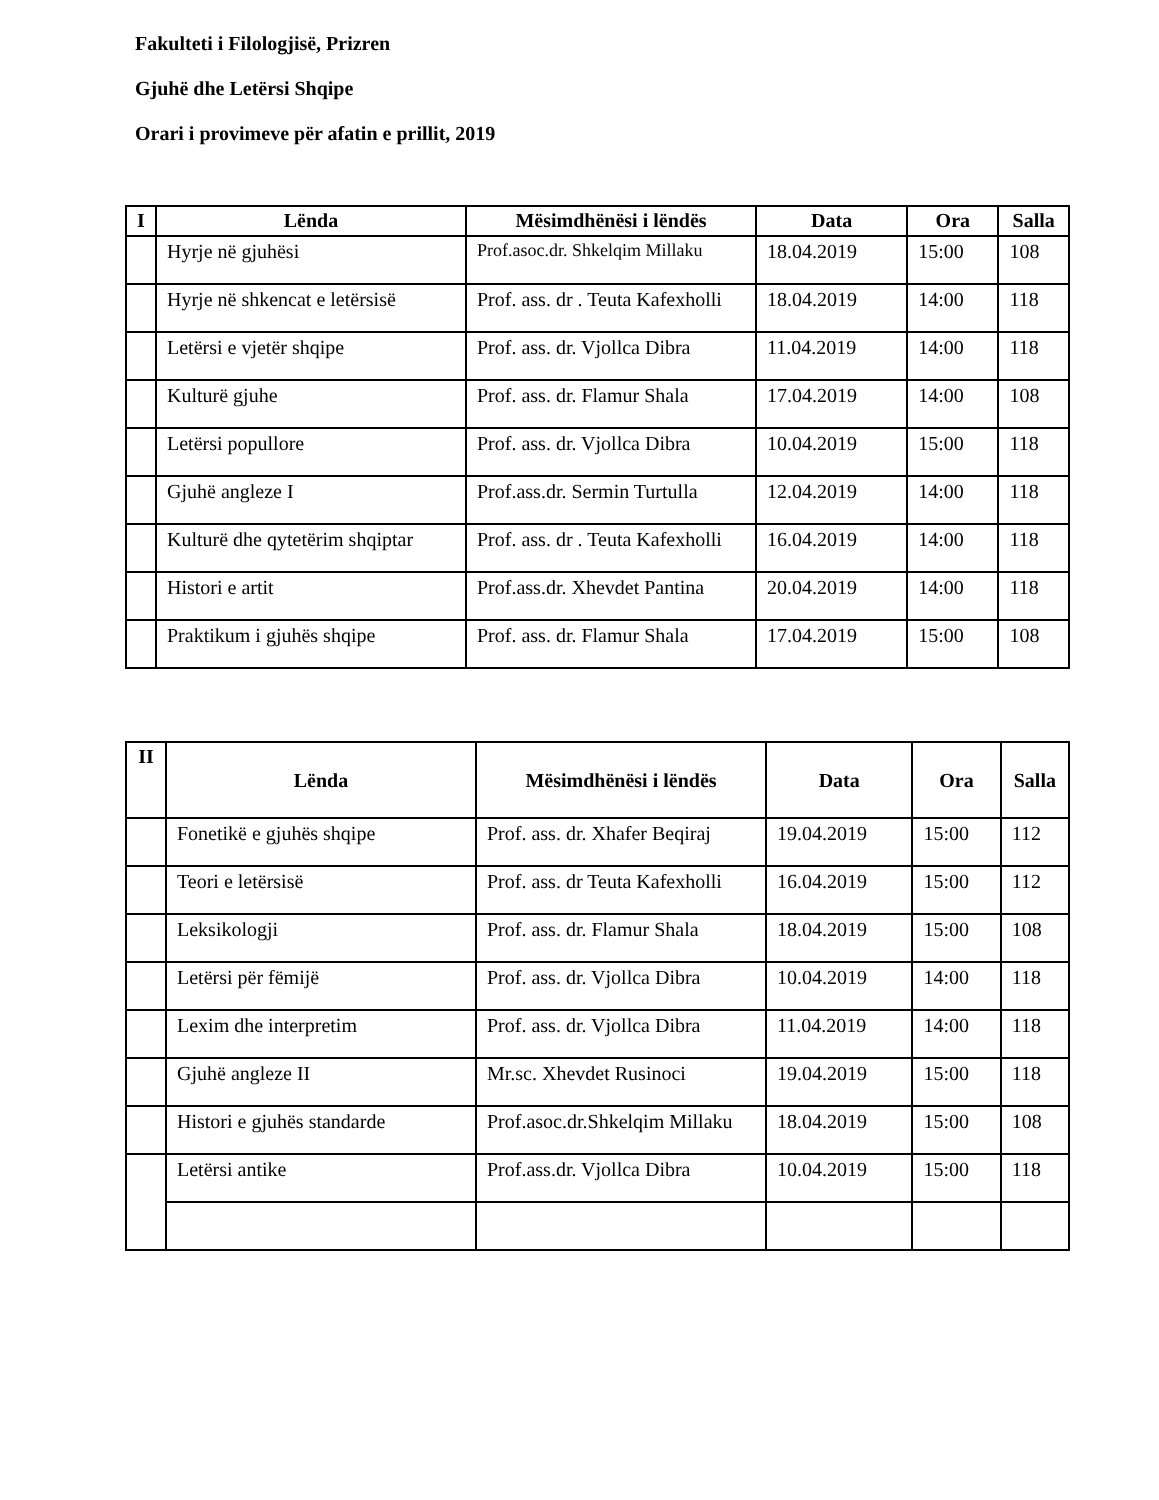Fakulteti i Filologjisë, Prizren
Gjuhë dhe Letërsi Shqipe
Orari i provimeve për afatin e prillit, 2019
| I | Lënda | Mësimdhënësi i lëndës | Data | Ora | Salla |
| --- | --- | --- | --- | --- | --- |
| | Hyrje në gjuhësi | Prof.asoc.dr. Shkelqim Millaku | 18.04.2019 | 15:00 | 108 |
| | Hyrje në shkencat e letërsisë | Prof. ass. dr . Teuta Kafexholli | 18.04.2019 | 14:00 | 118 |
| | Letërsi e vjetër shqipe | Prof. ass. dr. Vjollca Dibra | 11.04.2019 | 14:00 | 118 |
| | Kulturë gjuhe | Prof. ass. dr. Flamur Shala | 17.04.2019 | 14:00 | 108 |
| | Letërsi popullore | Prof. ass. dr. Vjollca Dibra | 10.04.2019 | 15:00 | 118 |
| | Gjuhë angleze I | Prof.ass.dr. Sermin Turtulla | 12.04.2019 | 14:00 | 118 |
| | Kulturë dhe qytetërim shqiptar | Prof. ass. dr . Teuta Kafexholli | 16.04.2019 | 14:00 | 118 |
| | Histori e artit | Prof.ass.dr. Xhevdet Pantina | 20.04.2019 | 14:00 | 118 |
| | Praktikum i gjuhës shqipe | Prof. ass. dr. Flamur Shala | 17.04.2019 | 15:00 | 108 |
| II | Lënda | Mësimdhënësi i lëndës | Data | Ora | Salla |
| --- | --- | --- | --- | --- | --- |
| | Fonetikë e gjuhës shqipe | Prof. ass. dr. Xhafer Beqiraj | 19.04.2019 | 15:00 | 112 |
| | Teori e letërsisë | Prof. ass. dr Teuta Kafexholli | 16.04.2019 | 15:00 | 112 |
| | Leksikologji | Prof. ass. dr. Flamur Shala | 18.04.2019 | 15:00 | 108 |
| | Letërsi për fëmijë | Prof. ass. dr. Vjollca Dibra | 10.04.2019 | 14:00 | 118 |
| | Lexim dhe interpretim | Prof. ass. dr. Vjollca Dibra | 11.04.2019 | 14:00 | 118 |
| | Gjuhë angleze II | Mr.sc. Xhevdet Rusinoci | 19.04.2019 | 15:00 | 118 |
| | Histori e gjuhës standarde | Prof.asoc.dr.Shkelqim Millaku | 18.04.2019 | 15:00 | 108 |
| | Letërsi antike | Prof.ass.dr. Vjollca Dibra | 10.04.2019 | 15:00 | 118 |